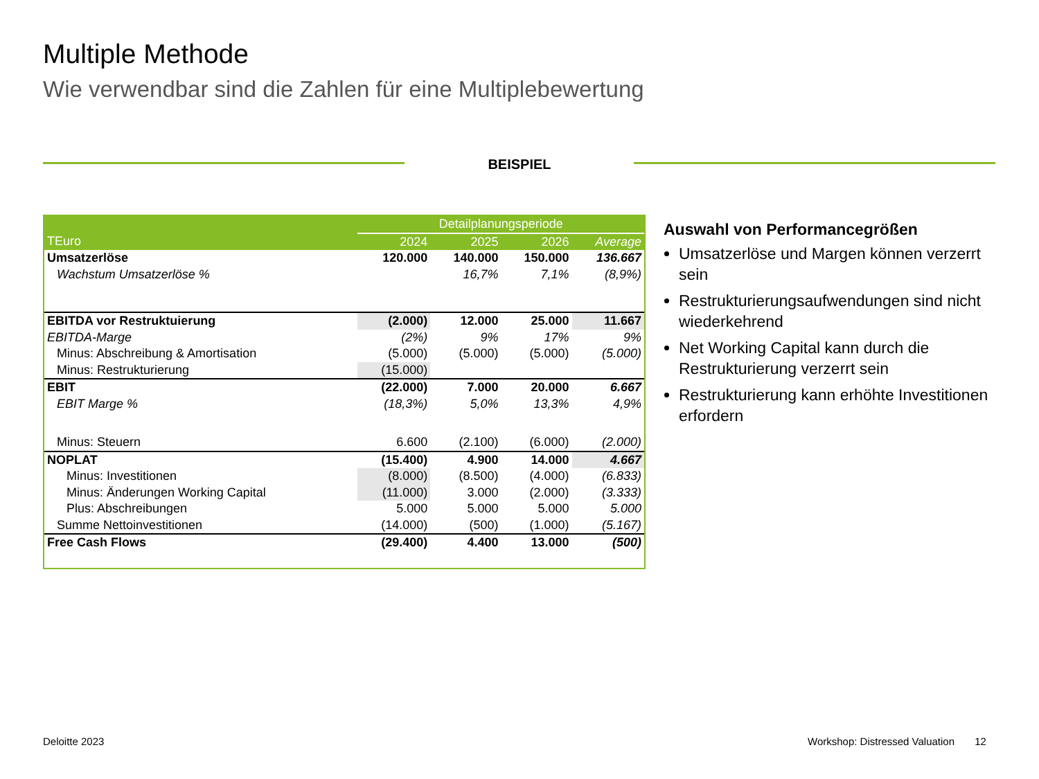Multiple Methode
Wie verwendbar sind die Zahlen für eine Multiplebewertung
BEISPIEL
| | Detailplanungsperiode | | | |
| --- | --- | --- | --- | --- |
| TEuro | 2024 | 2025 | 2026 | Average |
| Umsatzerlöse | 120.000 | 140.000 | 150.000 | 136.667 |
| Wachstum Umsatzerlöse % | | 16,7% | 7,1% | (8,9%) |
| EBITDA vor Restruktuierung | (2.000) | 12.000 | 25.000 | 11.667 |
| EBITDA-Marge | (2%) | 9% | 17% | 9% |
| Minus: Abschreibung & Amortisation | (5.000) | (5.000) | (5.000) | (5.000) |
| Minus: Restrukturierung | (15.000) | | | |
| EBIT | (22.000) | 7.000 | 20.000 | 6.667 |
| EBIT Marge % | (18,3%) | 5,0% | 13,3% | 4,9% |
| Minus: Steuern | 6.600 | (2.100) | (6.000) | (2.000) |
| NOPLAT | (15.400) | 4.900 | 14.000 | 4.667 |
| Minus: Investitionen | (8.000) | (8.500) | (4.000) | (6.833) |
| Minus: Änderungen Working Capital | (11.000) | 3.000 | (2.000) | (3.333) |
| Plus: Abschreibungen | 5.000 | 5.000 | 5.000 | 5.000 |
| Summe Nettoinvestitionen | (14.000) | (500) | (1.000) | (5.167) |
| Free Cash Flows | (29.400) | 4.400 | 13.000 | (500) |
Auswahl von Performancegrößen
Umsatzerlöse und Margen können verzerrt sein
Restrukturierungsaufwendungen sind nicht wiederkehrend
Net Working Capital kann durch die Restrukturierung verzerrt sein
Restrukturierung kann erhöhte Investitionen erfordern
Deloitte 2023
Workshop: Distressed Valuation 12